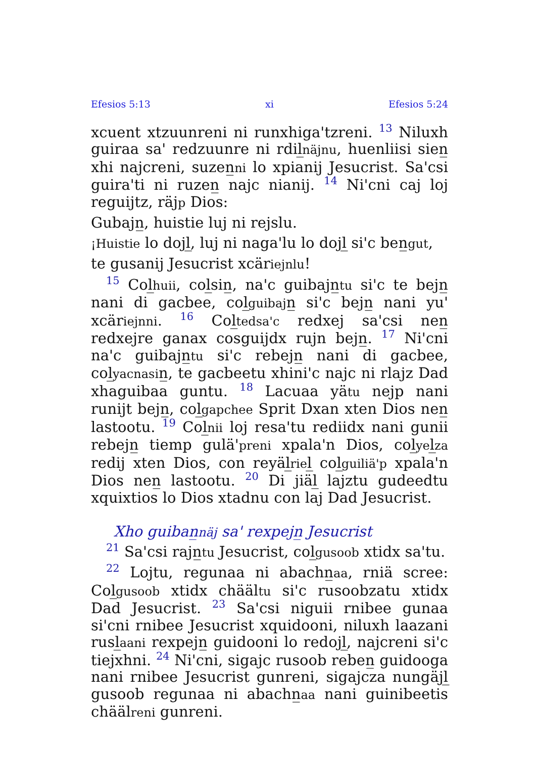Efesios 5:13 xi Efesios 5:24
xcuent xtzuunreni ni runxhiga'tzreni. 13 Niluxh guiraa sa' redzuunre ni rdil̲näjnu, huenliisi sien̲ xhi najcreni, suzen̲ni lo xpianij Jesucrist. Sa'csi guira'ti ni ruzen̲ najc nianij. 14 Ni'cni caj loj reguijtz, räjp Dios:
Gubajn̲, huistie luj ni rejslu.
¡Huistie lo dojl̲, luj ni naga'lu lo dojl̲ si'c ben̲gut,
te gusanij Jesucrist xcäriejnlu!
15 Col̲huii, col̲sin̲, na'c guibajn̲tu si'c te bejn̲ nani di gacbee, col̲guibajn̲ si'c bejn̲ nani yu' xcäriejnni. 16 Col̲tedsa'c redxej sa'csi nen̲ redxejre ganax cosguijdx rujn bejn̲. 17 Ni'cni na'c guibajn̲tu si'c rebejn̲ nani di gacbee, col̲yacnasin̲, te gacbeetu xhini'c najc ni rlajz Dad xhaguibaa guntu. 18 Lacuaa yätu nejp nani runijt bejn̲, col̲gapchee Sprit Dxan xten Dios nen̲ lastootu. 19 Col̲nii loj resa'tu rediidx nani gunii rebejn̲ tiemp gulä'preni xpala'n Dios, col̲yel̲za redij xten Dios, con reyäl̲riel̲ col̲guiliä'p xpala'n Dios nen̲ lastootu. 20 Di jiäl̲ lajztu gudeedtu xquixtios lo Dios xtadnu con laj Dad Jesucrist.
Xho guiban̲näj sa' rexpejn̲ Jesucrist
21 Sa'csi rajn̲tu Jesucrist, col̲gusoob xtidx sa'tu.
22 Lojtu, regunaa ni abachn̲aa, rniä scree: Col̲gusoob xtidx chäältu si'c rusoobzatu xtidx Dad Jesucrist. 23 Sa'csi niguii rnibee gunaa si'cni rnibee Jesucrist xquidooni, niluxh laazani rusl̲aani rexpejn̲ guidooni lo redojl̲, najcreni si'c tiejxhni. 24 Ni'cni, sigajc rusoob reben̲ guidooga nani rnibee Jesucrist gunreni, sigajcza nungäjl̲ gusoob regunaa ni abachn̲aa nani guinibeetis chäälreni gunreni.